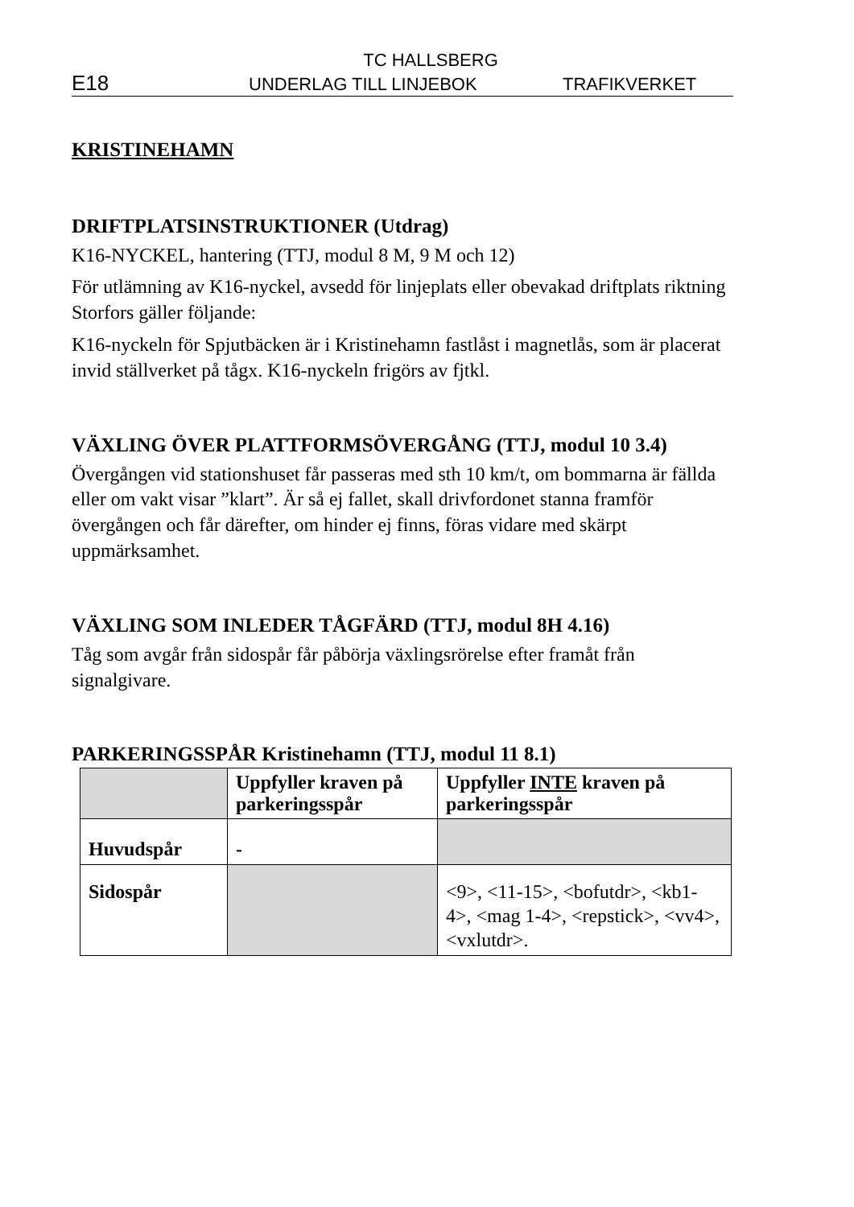TC HALLSBERG
E18 UNDERLAG TILL LINJEBOK TRAFIKVERKET
KRISTINEHAMN
DRIFTPLATSINSTRUKTIONER (Utdrag)
K16-NYCKEL, hantering (TTJ, modul 8 M, 9 M och 12)
För utlämning av K16-nyckel, avsedd för linjeplats eller obevakad driftplats riktning Storfors gäller följande:
K16-nyckeln för Spjutbäcken är i Kristinehamn fastlåst i magnetlås, som är placerat invid ställverket på tågx. K16-nyckeln frigörs av fjtkl.
VÄXLING ÖVER PLATTFORMSÖVERGÅNG (TTJ, modul 10 3.4)
Övergången vid stationshuset får passeras med sth 10 km/t, om bommarna är fällda eller om vakt visar ”klart”. Är så ej fallet, skall drivfordonet stanna framför övergången och får därefter, om hinder ej finns, föras vidare med skärpt uppmärksamhet.
VÄXLING SOM INLEDER TÅGFÄRD (TTJ, modul 8H 4.16)
Tåg som avgår från sidospår får påbörja växlingsrörelse efter framåt från signalgivare.
PARKERINGSSPÅR Kristinehamn (TTJ, modul 11 8.1)
| | Uppfyller kraven på parkeringsspår | Uppfyller INTE kraven på parkeringsspår |
| --- | --- | --- |
| Huvudspår | - | |
| Sidospår | | <9>, <11-15>, <bofutdr>, <kb1-4>, <mag 1-4>, <repstick>, <vv4>, <vxlutdr>. |